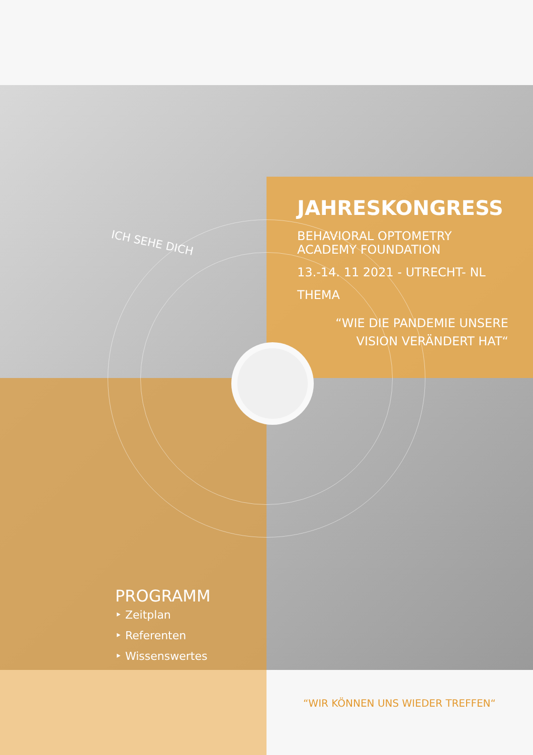ICH SEHE DICH
JAHRESKONGRESS
BEHAVIORAL OPTOMETRY
ACADEMY FOUNDATION
13.-14. 11 2021 - UTRECHT- NL
THEMA
“WIE DIE PANDEMIE UNSERE
VISION VERÄNDERT HAT“
PROGRAMM
‣ Zeitplan
‣ Referenten
‣ Wissenswertes
“WIR KÖNNEN UNS WIEDER TREFFEN“